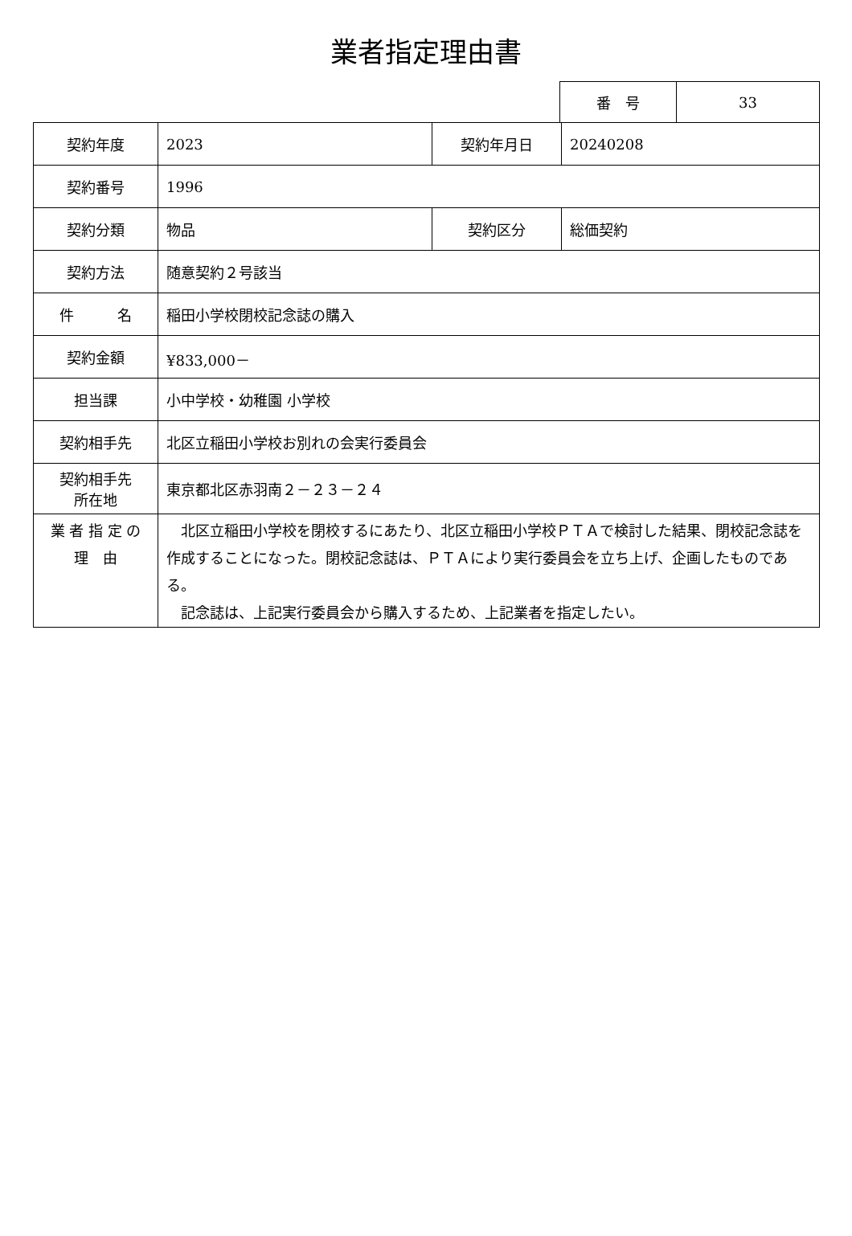業者指定理由書
| 番 号 | 33 |
| 契約年度 | 2023 | 契約年月日 | 20240208 |
| 契約番号 | 1996 | | |
| 契約分類 | 物品 | 契約区分 | 総価契約 |
| 契約方法 | 随意契約２号該当 | | |
| 件 名 | 稲田小学校閉校記念誌の購入 | | |
| 契約金額 | ¥833,000－ | | |
| 担当課 | 小中学校・幼稚園 小学校 | | |
| 契約相手先 | 北区立稲田小学校お別れの会実行委員会 | | |
| 契約相手先 所在地 | 東京都北区赤羽南２－２３－２４ | | |
| 業 者 指 定 の 理 由 | 北区立稲田小学校を閉校するにあたり、北区立稲田小学校ＰＴＡで検討した結果、閉校記念誌を作成することになった。閉校記念誌は、ＰＴＡにより実行委員会を立ち上げ、企画したものである。 記念誌は、上記実行委員会から購入するため、上記業者を指定したい。 | | |